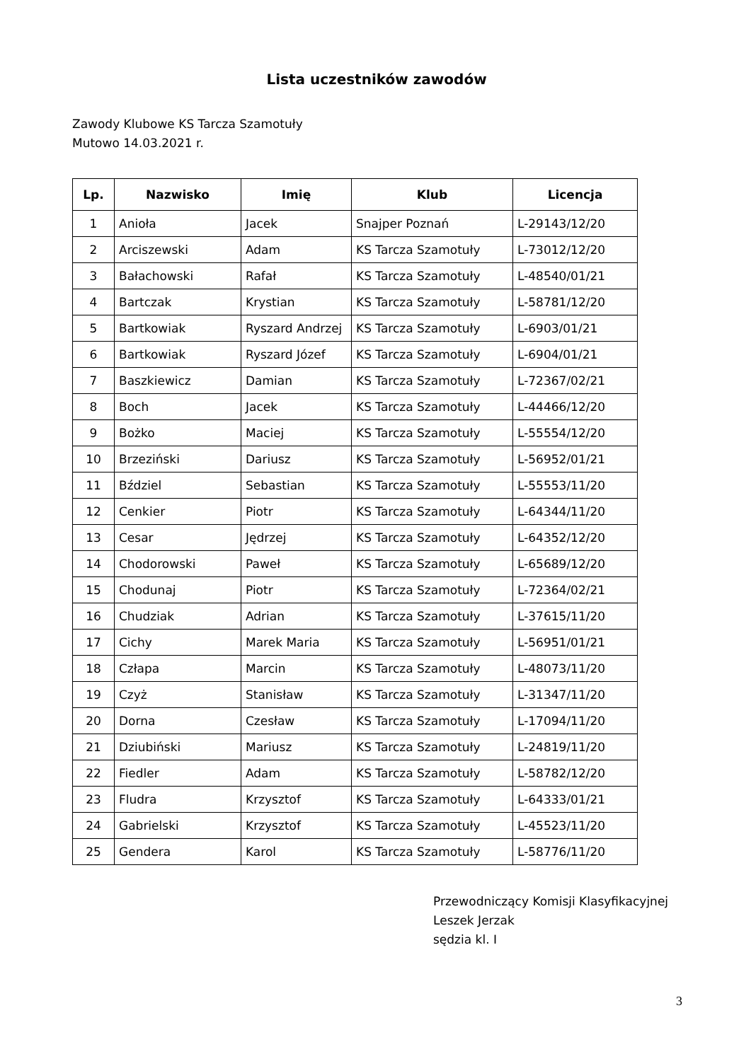Lista uczestników zawodów
Zawody Klubowe KS Tarcza Szamotuły
Mutowo 14.03.2021 r.
| Lp. | Nazwisko | Imię | Klub | Licencja |
| --- | --- | --- | --- | --- |
| 1 | Anioła | Jacek | Snajper Poznań | L-29143/12/20 |
| 2 | Arciszewski | Adam | KS Tarcza Szamotuły | L-73012/12/20 |
| 3 | Bałachowski | Rafał | KS Tarcza Szamotuły | L-48540/01/21 |
| 4 | Bartczak | Krystian | KS Tarcza Szamotuły | L-58781/12/20 |
| 5 | Bartkowiak | Ryszard Andrzej | KS Tarcza Szamotuły | L-6903/01/21 |
| 6 | Bartkowiak | Ryszard Józef | KS Tarcza Szamotuły | L-6904/01/21 |
| 7 | Baszkiewicz | Damian | KS Tarcza Szamotuły | L-72367/02/21 |
| 8 | Boch | Jacek | KS Tarcza Szamotuły | L-44466/12/20 |
| 9 | Bożko | Maciej | KS Tarcza Szamotuły | L-55554/12/20 |
| 10 | Brzeziński | Dariusz | KS Tarcza Szamotuły | L-56952/01/21 |
| 11 | Bździel | Sebastian | KS Tarcza Szamotuły | L-55553/11/20 |
| 12 | Cenkier | Piotr | KS Tarcza Szamotuły | L-64344/11/20 |
| 13 | Cesar | Jędrzej | KS Tarcza Szamotuły | L-64352/12/20 |
| 14 | Chodorowski | Paweł | KS Tarcza Szamotuły | L-65689/12/20 |
| 15 | Chodunaj | Piotr | KS Tarcza Szamotuły | L-72364/02/21 |
| 16 | Chudziak | Adrian | KS Tarcza Szamotuły | L-37615/11/20 |
| 17 | Cichy | Marek Maria | KS Tarcza Szamotuły | L-56951/01/21 |
| 18 | Człapa | Marcin | KS Tarcza Szamotuły | L-48073/11/20 |
| 19 | Czyż | Stanisław | KS Tarcza Szamotuły | L-31347/11/20 |
| 20 | Dorna | Czesław | KS Tarcza Szamotuły | L-17094/11/20 |
| 21 | Dziubiński | Mariusz | KS Tarcza Szamotuły | L-24819/11/20 |
| 22 | Fiedler | Adam | KS Tarcza Szamotuły | L-58782/12/20 |
| 23 | Fludra | Krzysztof | KS Tarcza Szamotuły | L-64333/01/21 |
| 24 | Gabrielski | Krzysztof | KS Tarcza Szamotuły | L-45523/11/20 |
| 25 | Gendera | Karol | KS Tarcza Szamotuły | L-58776/11/20 |
Przewodniczący Komisji Klasyfikacyjnej
Leszek Jerzak
sędzia kl. I
3